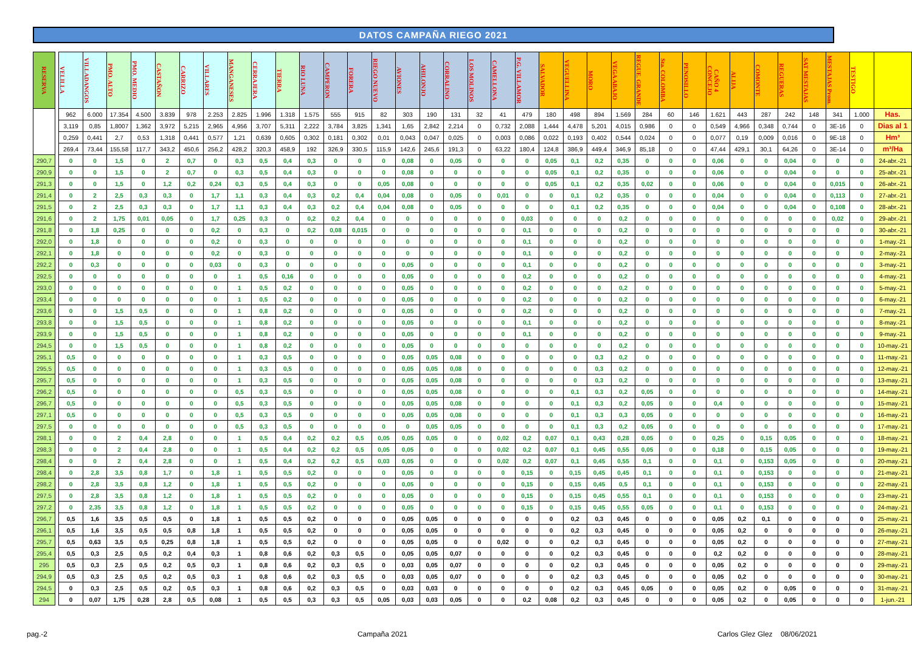DATOS CAMPAÑA RIEGO 2021
| RESERVA | | VELILLA | VILLADANGOS | PMO. ALTO | PMO. MEDIO | CASTAÑON | CARRIZO | VILLARES | MANGANESES | CERRAJERA | TIERRA | RIO LUNA | CAMPERON | FORERA | RIEGO NUEVO | AVIONES | AHILONJO | CORRALINO | LOS MOLINOS | CAMELLONA | P.G. VILLAMOR | SALVADOR | VEGUELLINA | MORO | VEGA ABAJO | REGUE. GRANDE | Sta. COLOMBA | PENOSILLO | CAÑO 4 CONCEJO | ALIJA | COMONTE | REGUERAS | SAT MESTAJAS | MESTAJAS Prom. | TESTIGO | |
| | | 962 | 6.000 | 17.354 | 4.500 | 3.839 | 978 | 2.253 | 2.825 | 1.996 | 1.318 | 1.575 | 555 | 915 | 82 | 303 | 190 | 131 | 32 | 41 | 479 | 180 | 498 | 894 | 1.569 | 284 | 60 | 146 | 1.621 | 443 | 287 | 242 | 148 | 341 | 1.000 | Has. |
| | | 3,119 | 0,85 | 1,8007 | 1,362 | 3,972 | 5,215 | 2,965 | 4,956 | 3,707 | 5,311 | 2,222 | 3,784 | 3,825 | 1,341 | 1,65 | 2,842 | 2,214 | 0 | 0,732 | 2,088 | 1,444 | 4,478 | 5,201 | 4,015 | 0,986 | 0 | 0 | 0,549 | 4,966 | 0,348 | 0,744 | 0 | 3E-16 | 0 | Dias al 1 |
| | | 0,259 | 0,441 | 2,7 | 0,53 | 1,318 | 0,441 | 0,577 | 1,21 | 0,639 | 0,605 | 0,302 | 0,181 | 0,302 | 0,01 | 0,043 | 0,047 | 0,025 | 0 | 0,003 | 0,086 | 0,022 | 0,193 | 0,402 | 0,544 | 0,024 | 0 | 0 | 0,077 | 0,19 | 0,009 | 0,016 | 0 | 9E-18 | 0 | Hm³ |
| | | 269,4 | 73,44 | 155,58 | 117,7 | 343,2 | 450,6 | 256,2 | 428,2 | 320,3 | 458,9 | 192 | 326,9 | 330,5 | 115,9 | 142,6 | 245,6 | 191,3 | 0 | 63,22 | 180,4 | 124,8 | 386,9 | 449,4 | 346,9 | 85,18 | 0 | 0 | 47,44 | 429,1 | 30,1 | 64,26 | 0 | 3E-14 | 0 | m³/Ha |
| 290,7 | | 0 | 0 | 1,5 | 0 | 2 | 0,7 | 0 | 0,3 | 0,5 | 0,4 | 0,3 | 0 | 0 | 0 | 0,08 | 0 | 0,05 | 0 | 0 | 0 | 0,05 | 0,1 | 0,2 | 0,35 | 0 | 0 | 0 | 0,06 | 0 | 0 | 0,04 | 0 | 0 | 0 | 24-abr.-21 |
| 290,9 | | 0 | 0 | 1,5 | 0 | 2 | 0,7 | 0 | 0,3 | 0,5 | 0,4 | 0,3 | 0 | 0 | 0 | 0,08 | 0 | 0 | 0 | 0 | 0 | 0,05 | 0,1 | 0,2 | 0,35 | 0 | 0 | 0 | 0,06 | 0 | 0 | 0,04 | 0 | 0 | 0 | 25-abr.-21 |
| 291,3 | | 0 | 0 | 1,5 | 0 | 1,2 | 0,2 | 0,24 | 0,3 | 0,5 | 0,4 | 0,3 | 0 | 0 | 0,05 | 0,08 | 0 | 0 | 0 | 0 | 0 | 0,05 | 0,1 | 0,2 | 0,35 | 0,02 | 0 | 0 | 0,06 | 0 | 0 | 0,04 | 0 | 0,015 | 0 | 26-abr.-21 |
| 291,4 | | 0 | 2 | 2,5 | 0,3 | 0,3 | 0 | 1,7 | 1,1 | 0,3 | 0,4 | 0,3 | 0,2 | 0,4 | 0,04 | 0,08 | 0 | 0,05 | 0 | 0,01 | 0 | 0 | 0,1 | 0,2 | 0,35 | 0 | 0 | 0 | 0,04 | 0 | 0 | 0,04 | 0 | 0,113 | 0 | 27-abr.-21 |
| 291,5 | | 0 | 2 | 2,5 | 0,3 | 0,3 | 0 | 1,7 | 1,1 | 0,3 | 0,4 | 0,3 | 0,2 | 0,4 | 0,04 | 0,08 | 0 | 0,05 | 0 | 0 | 0 | 0 | 0,1 | 0,2 | 0,35 | 0 | 0 | 0 | 0,04 | 0 | 0 | 0,04 | 0 | 0,108 | 0 | 28-abr.-21 |
| 291,6 | | 0 | 2 | 1,75 | 0,01 | 0,05 | 0 | 1,7 | 0,25 | 0,3 | 0 | 0,2 | 0,2 | 0,4 | 0 | 0 | 0 | 0 | 0 | 0 | 0,03 | 0 | 0 | 0 | 0,2 | 0 | 0 | 0 | 0 | 0 | 0 | 0 | 0 | 0,02 | 0 | 29-abr.-21 |
| 291,8 | | 0 | 1,8 | 0,25 | 0 | 0 | 0 | 0,2 | 0 | 0,3 | 0 | 0,2 | 0,08 | 0,015 | 0 | 0 | 0 | 0 | 0 | 0 | 0,1 | 0 | 0 | 0 | 0,2 | 0 | 0 | 0 | 0 | 0 | 0 | 0 | 0 | 0 | 0 | 30-abr.-21 |
| 292,0 | | 0 | 1,8 | 0 | 0 | 0 | 0 | 0,2 | 0 | 0,3 | 0 | 0 | 0 | 0 | 0 | 0 | 0 | 0 | 0 | 0 | 0,1 | 0 | 0 | 0 | 0,2 | 0 | 0 | 0 | 0 | 0 | 0 | 0 | 0 | 0 | 0 | 1-may.-21 |
| 292,1 | | 0 | 1,8 | 0 | 0 | 0 | 0 | 0,2 | 0 | 0,3 | 0 | 0 | 0 | 0 | 0 | 0 | 0 | 0 | 0 | 0 | 0,1 | 0 | 0 | 0 | 0,2 | 0 | 0 | 0 | 0 | 0 | 0 | 0 | 0 | 0 | 0 | 2-may.-21 |
| 292,2 | | 0 | 0,3 | 0 | 0 | 0 | 0 | 0,03 | 0 | 0,3 | 0 | 0 | 0 | 0 | 0 | 0,05 | 0 | 0 | 0 | 0 | 0,1 | 0 | 0 | 0 | 0,2 | 0 | 0 | 0 | 0 | 0 | 0 | 0 | 0 | 0 | 0 | 3-may.-21 |
| 292,5 | | 0 | 0 | 0 | 0 | 0 | 0 | 0 | 1 | 0,5 | 0,16 | 0 | 0 | 0 | 0 | 0,05 | 0 | 0 | 0 | 0 | 0,2 | 0 | 0 | 0 | 0,2 | 0 | 0 | 0 | 0 | 0 | 0 | 0 | 0 | 0 | 0 | 4-may.-21 |
| 293,0 | | 0 | 0 | 0 | 0 | 0 | 0 | 0 | 1 | 0,5 | 0,2 | 0 | 0 | 0 | 0 | 0,05 | 0 | 0 | 0 | 0 | 0,2 | 0 | 0 | 0 | 0,2 | 0 | 0 | 0 | 0 | 0 | 0 | 0 | 0 | 0 | 0 | 5-may.-21 |
| 293,4 | | 0 | 0 | 0 | 0 | 0 | 0 | 0 | 1 | 0,5 | 0,2 | 0 | 0 | 0 | 0 | 0,05 | 0 | 0 | 0 | 0 | 0,2 | 0 | 0 | 0 | 0,2 | 0 | 0 | 0 | 0 | 0 | 0 | 0 | 0 | 0 | 0 | 6-may.-21 |
| 293,6 | | 0 | 0 | 1,5 | 0,5 | 0 | 0 | 0 | 1 | 0,8 | 0,2 | 0 | 0 | 0 | 0 | 0,05 | 0 | 0 | 0 | 0 | 0,2 | 0 | 0 | 0 | 0,2 | 0 | 0 | 0 | 0 | 0 | 0 | 0 | 0 | 0 | 0 | 7-may.-21 |
| 293,8 | | 0 | 0 | 1,5 | 0,5 | 0 | 0 | 0 | 1 | 0,8 | 0,2 | 0 | 0 | 0 | 0 | 0,05 | 0 | 0 | 0 | 0 | 0,1 | 0 | 0 | 0 | 0,2 | 0 | 0 | 0 | 0 | 0 | 0 | 0 | 0 | 0 | 0 | 8-may.-21 |
| 293,9 | | 0 | 0 | 1,5 | 0,5 | 0 | 0 | 0 | 1 | 0,8 | 0,2 | 0 | 0 | 0 | 0 | 0,05 | 0 | 0 | 0 | 0 | 0,1 | 0 | 0 | 0 | 0,2 | 0 | 0 | 0 | 0 | 0 | 0 | 0 | 0 | 0 | 0 | 9-may.-21 |
| 294,5 | | 0 | 0 | 1,5 | 0,5 | 0 | 0 | 0 | 1 | 0,8 | 0,2 | 0 | 0 | 0 | 0 | 0,05 | 0 | 0 | 0 | 0 | 0 | 0 | 0 | 0 | 0,2 | 0 | 0 | 0 | 0 | 0 | 0 | 0 | 0 | 0 | 0 | 10-may.-21 |
| 295,1 | | 0,5 | 0 | 0 | 0 | 0 | 0 | 0 | 1 | 0,3 | 0,5 | 0 | 0 | 0 | 0 | 0,05 | 0,05 | 0,08 | 0 | 0 | 0 | 0 | 0 | 0,3 | 0,2 | 0 | 0 | 0 | 0 | 0 | 0 | 0 | 0 | 0 | 0 | 11-may.-21 |
| 295,5 | | 0,5 | 0 | 0 | 0 | 0 | 0 | 0 | 1 | 0,3 | 0,5 | 0 | 0 | 0 | 0 | 0,05 | 0,05 | 0,08 | 0 | 0 | 0 | 0 | 0 | 0,3 | 0,2 | 0 | 0 | 0 | 0 | 0 | 0 | 0 | 0 | 0 | 0 | 12-may.-21 |
| 295,7 | | 0,5 | 0 | 0 | 0 | 0 | 0 | 0 | 1 | 0,3 | 0,5 | 0 | 0 | 0 | 0 | 0,05 | 0,05 | 0,08 | 0 | 0 | 0 | 0 | 0 | 0,3 | 0,2 | 0 | 0 | 0 | 0 | 0 | 0 | 0 | 0 | 0 | 0 | 13-may.-21 |
| 296,2 | | 0,5 | 0 | 0 | 0 | 0 | 0 | 0 | 0,5 | 0,3 | 0,5 | 0 | 0 | 0 | 0 | 0,05 | 0,05 | 0,08 | 0 | 0 | 0 | 0 | 0,1 | 0,3 | 0,2 | 0,05 | 0 | 0 | 0 | 0 | 0 | 0 | 0 | 0 | 0 | 14-may.-21 |
| 296,7 | | 0,5 | 0 | 0 | 0 | 0 | 0 | 0 | 0,5 | 0,3 | 0,5 | 0 | 0 | 0 | 0 | 0,05 | 0,05 | 0,08 | 0 | 0 | 0 | 0 | 0,1 | 0,3 | 0,2 | 0,05 | 0 | 0 | 0,4 | 0 | 0 | 0 | 0 | 0 | 0 | 15-may.-21 |
| 297,1 | | 0,5 | 0 | 0 | 0 | 0 | 0 | 0 | 0,5 | 0,3 | 0,5 | 0 | 0 | 0 | 0 | 0,05 | 0,05 | 0,08 | 0 | 0 | 0 | 0 | 0,1 | 0,3 | 0,3 | 0,05 | 0 | 0 | 0 | 0 | 0 | 0 | 0 | 0 | 0 | 16-may.-21 |
| 297,5 | | 0 | 0 | 0 | 0 | 0 | 0 | 0 | 0,5 | 0,3 | 0,5 | 0 | 0 | 0 | 0 | 0 | 0,05 | 0,05 | 0 | 0 | 0 | 0 | 0,1 | 0,3 | 0,2 | 0,05 | 0 | 0 | 0 | 0 | 0 | 0 | 0 | 0 | 0 | 17-may.-21 |
| 298,1 | | 0 | 0 | 2 | 0,4 | 2,8 | 0 | 0 | 1 | 0,5 | 0,4 | 0,2 | 0,2 | 0,5 | 0,05 | 0,05 | 0,05 | 0 | 0 | 0,02 | 0,2 | 0,07 | 0,1 | 0,43 | 0,28 | 0,05 | 0 | 0 | 0,25 | 0 | 0,15 | 0,05 | 0 | 0 | 0 | 18-may.-21 |
| 298,3 | | 0 | 0 | 2 | 0,4 | 2,8 | 0 | 0 | 1 | 0,5 | 0,4 | 0,2 | 0,2 | 0,5 | 0,05 | 0,05 | 0 | 0 | 0 | 0,02 | 0,2 | 0,07 | 0,1 | 0,45 | 0,55 | 0,05 | 0 | 0 | 0,18 | 0 | 0,15 | 0,05 | 0 | 0 | 0 | 19-may.-21 |
| 298,4 | | 0 | 0 | 2 | 0,4 | 2,8 | 0 | 0 | 1 | 0,5 | 0,4 | 0,2 | 0,2 | 0,5 | 0,03 | 0,05 | 0 | 0 | 0 | 0,02 | 0,2 | 0,07 | 0,1 | 0,45 | 0,55 | 0,1 | 0 | 0 | 0,1 | 0 | 0,153 | 0,05 | 0 | 0 | 0 | 20-may.-21 |
| 298,4 | | 0 | 2,8 | 3,5 | 0,8 | 1,7 | 0 | 1,8 | 1 | 0,5 | 0,5 | 0,2 | 0 | 0 | 0 | 0,05 | 0 | 0 | 0 | 0 | 0,15 | 0 | 0,15 | 0,45 | 0,45 | 0,1 | 0 | 0 | 0,1 | 0 | 0,153 | 0 | 0 | 0 | 0 | 21-may.-21 |
| 298,2 | | 0 | 2,8 | 3,5 | 0,8 | 1,2 | 0 | 1,8 | 1 | 0,5 | 0,5 | 0,2 | 0 | 0 | 0 | 0,05 | 0 | 0 | 0 | 0 | 0,15 | 0 | 0,15 | 0,45 | 0,5 | 0,1 | 0 | 0 | 0,1 | 0 | 0,153 | 0 | 0 | 0 | 0 | 22-may.-21 |
| 297,5 | | 0 | 2,8 | 3,5 | 0,8 | 1,2 | 0 | 1,8 | 1 | 0,5 | 0,5 | 0,2 | 0 | 0 | 0 | 0,05 | 0 | 0 | 0 | 0 | 0,15 | 0 | 0,15 | 0,45 | 0,55 | 0,1 | 0 | 0 | 0,1 | 0 | 0,153 | 0 | 0 | 0 | 0 | 23-may.-21 |
| 297,2 | | 0 | 2,35 | 3,5 | 0,8 | 1,2 | 0 | 1,8 | 1 | 0,5 | 0,5 | 0,2 | 0 | 0 | 0 | 0,05 | 0 | 0 | 0 | 0 | 0,15 | 0 | 0,15 | 0,45 | 0,55 | 0,05 | 0 | 0 | 0,1 | 0 | 0,153 | 0 | 0 | 0 | 0 | 24-may.-21 |
| 296,7 | | 0,5 | 1,6 | 3,5 | 0,5 | 0,5 | 0 | 1,8 | 1 | 0,5 | 0,5 | 0,2 | 0 | 0 | 0 | 0,05 | 0,05 | 0 | 0 | 0 | 0 | 0 | 0,2 | 0,3 | 0,45 | 0 | 0 | 0 | 0,05 | 0,2 | 0,1 | 0 | 0 | 0 | 0 | 25-may.-21 |
| 296,1 | | 0,5 | 1,6 | 3,5 | 0,5 | 0,5 | 0,8 | 1,8 | 1 | 0,5 | 0,5 | 0,2 | 0 | 0 | 0 | 0,05 | 0,05 | 0 | 0 | 0 | 0 | 0 | 0,2 | 0,3 | 0,45 | 0 | 0 | 0 | 0,05 | 0,2 | 0 | 0 | 0 | 0 | 0 | 26-may.-21 |
| 295,7 | | 0,5 | 0,63 | 3,5 | 0,5 | 0,25 | 0,8 | 1,8 | 1 | 0,5 | 0,5 | 0,2 | 0 | 0 | 0 | 0,05 | 0,05 | 0 | 0 | 0,02 | 0 | 0 | 0,2 | 0,3 | 0,45 | 0 | 0 | 0 | 0,05 | 0,2 | 0 | 0 | 0 | 0 | 0 | 27-may.-21 |
| 295,4 | | 0,5 | 0,3 | 2,5 | 0,5 | 0,2 | 0,4 | 0,3 | 1 | 0,8 | 0,6 | 0,2 | 0,3 | 0,5 | 0 | 0,05 | 0,05 | 0,07 | 0 | 0 | 0 | 0 | 0,2 | 0,3 | 0,45 | 0 | 0 | 0 | 0,2 | 0,2 | 0 | 0 | 0 | 0 | 0 | 28-may.-21 |
| 295 | | 0,5 | 0,3 | 2,5 | 0,5 | 0,2 | 0,5 | 0,3 | 1 | 0,8 | 0,6 | 0,2 | 0,3 | 0,5 | 0 | 0,03 | 0,05 | 0,07 | 0 | 0 | 0 | 0 | 0,2 | 0,3 | 0,45 | 0 | 0 | 0 | 0,05 | 0,2 | 0 | 0 | 0 | 0 | 0 | 29-may.-21 |
| 294,9 | | 0,5 | 0,3 | 2,5 | 0,5 | 0,2 | 0,5 | 0,3 | 1 | 0,8 | 0,6 | 0,2 | 0,3 | 0,5 | 0 | 0,03 | 0,05 | 0,07 | 0 | 0 | 0 | 0 | 0,2 | 0,3 | 0,45 | 0 | 0 | 0 | 0,05 | 0,2 | 0 | 0 | 0 | 0 | 0 | 30-may.-21 |
| 294,5 | | 0 | 0,3 | 2,5 | 0,5 | 0,2 | 0,5 | 0,3 | 1 | 0,8 | 0,6 | 0,2 | 0,3 | 0,5 | 0 | 0,03 | 0,03 | 0 | 0 | 0 | 0 | 0 | 0,2 | 0,3 | 0,45 | 0,05 | 0 | 0 | 0,05 | 0,2 | 0 | 0,05 | 0 | 0 | 0 | 31-may.-21 |
| 294 | | 0 | 0,07 | 1,75 | 0,28 | 2,8 | 0,5 | 0,08 | 1 | 0,5 | 0,5 | 0,3 | 0,3 | 0,5 | 0,05 | 0,03 | 0,03 | 0,05 | 0 | 0 | 0,2 | 0,08 | 0,2 | 0,3 | 0,45 | 0 | 0 | 0 | 0,05 | 0,2 | 0 | 0,05 | 0 | 0 | 0 | 1-jun.-21 |
pag.-2 Campaña 2021 Carlos Glez Glez 08/06/2021